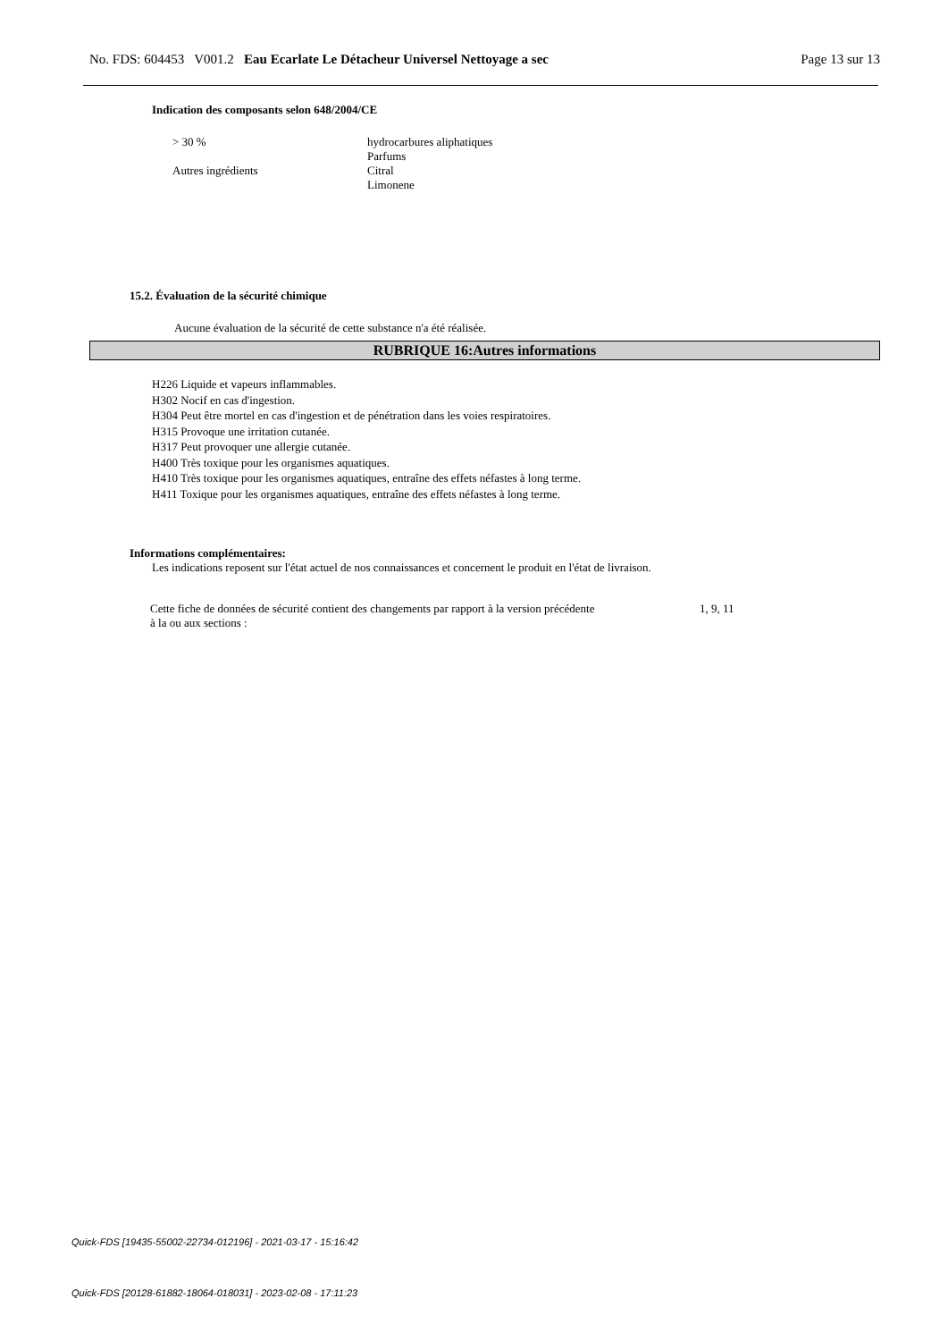No. FDS: 604453 V001.2 Eau Ecarlate Le Détacheur Universel Nettoyage a sec Page 13 sur 13
Indication des composants selon 648/2004/CE
| > 30 % | hydrocarbures aliphatiques |
| Autres ingrédients | Parfums Citral Limonene |
15.2. Évaluation de la sécurité chimique
Aucune évaluation de la sécurité de cette substance n'a été réalisée.
RUBRIQUE 16:Autres informations
H226 Liquide et vapeurs inflammables.
H302 Nocif en cas d'ingestion.
H304 Peut être mortel en cas d'ingestion et de pénétration dans les voies respiratoires.
H315 Provoque une irritation cutanée.
H317 Peut provoquer une allergie cutanée.
H400 Très toxique pour les organismes aquatiques.
H410 Très toxique pour les organismes aquatiques, entraîne des effets néfastes à long terme.
H411 Toxique pour les organismes aquatiques, entraîne des effets néfastes à long terme.
Informations complémentaires:
Les indications reposent sur l'état actuel de nos connaissances et concernent le produit en l'état de livraison.
| Cette fiche de données de sécurité contient des changements par rapport à la version précédente à la ou aux sections : | 1, 9, 11 |
Quick-FDS [19435-55002-22734-012196] - 2021-03-17 - 15:16:42
Quick-FDS [20128-61882-18064-018031] - 2023-02-08 - 17:11:23